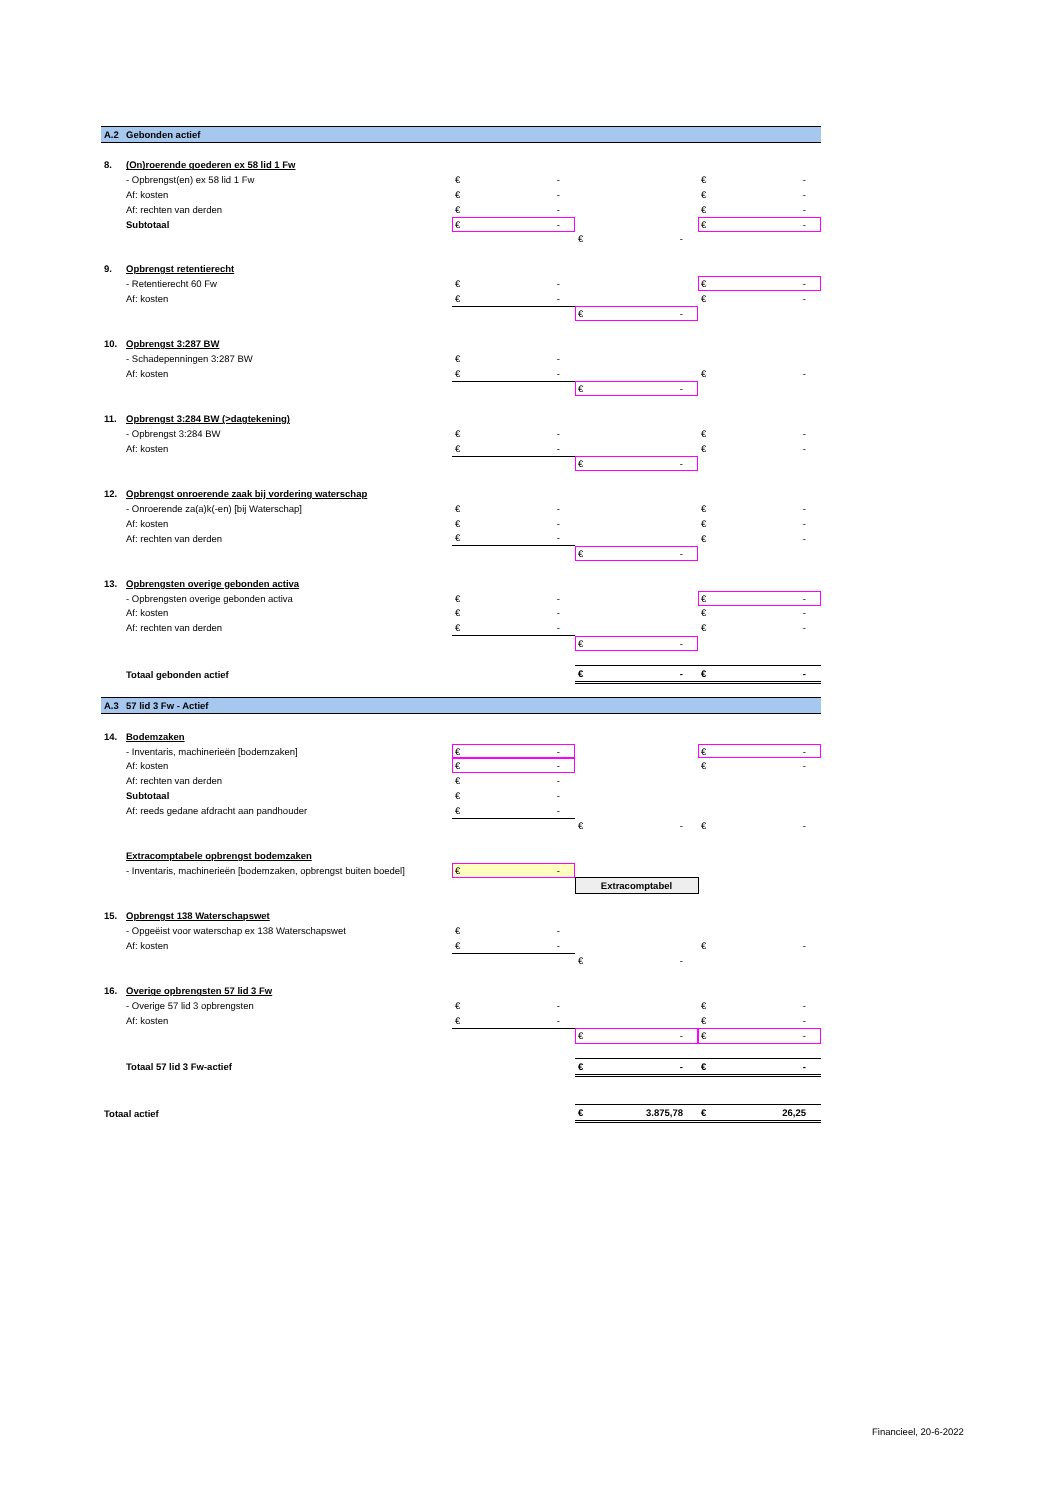| A.2 | Gebonden actief | | | |
| 8. | (On)roerende goederen ex 58 lid 1 Fw | | | |
| | - Opbrengst(en) ex 58 lid 1 Fw | € - | | € - |
| | Af: kosten | € - | | € - |
| | Af: rechten van derden | € - | | € - |
| | Subtotaal | € - | | € - |
| | | | € - | |
| 9. | Opbrengst retentierecht | | | |
| | - Retentierecht 60 Fw | € - | | € - |
| | Af: kosten | € - | | € - |
| | | | € - | |
| 10. | Opbrengst 3:287 BW | | | |
| | - Schadepenningen 3:287 BW | € - | | |
| | Af: kosten | € - | | € - |
| | | | € - | |
| 11. | Opbrengst 3:284 BW (>dagtekening) | | | |
| | - Opbrengst 3:284 BW | € - | | € - |
| | Af: kosten | € - | | € - |
| | | | € - | |
| 12. | Opbrengst onroerende zaak bij vordering waterschap | | | |
| | - Onroerende za(a)k(-en) [bij Waterschap] | € - | | € - |
| | Af: kosten | € - | | € - |
| | Af: rechten van derden | € - | | € - |
| | | | € - | |
| 13. | Opbrengsten overige gebonden activa | | | |
| | - Opbrengsten overige gebonden activa | € - | | € - |
| | Af: kosten | € - | | € - |
| | Af: rechten van derden | € - | | € - |
| | | | € - | |
| | Totaal gebonden actief | | € - | € - |
| A.3 | 57 lid 3 Fw - Actief | | | |
| 14. | Bodemzaken | | | |
| | - Inventaris, machinerieën [bodemzaken] | € - | | € - |
| | Af: kosten | € - | | € - |
| | Af: rechten van derden | € - | | |
| | Subtotaal | € - | | |
| | Af: reeds gedane afdracht aan pandhouder | € - | | |
| | | | € - | € - |
| | Extracomptabele opbrengst bodemzaken | | | |
| | - Inventaris, machinerieën [bodemzaken, opbrengst buiten boedel] | € - | | |
| | | | Extracomptabel | |
| 15. | Opbrengst 138 Waterschapswet | | | |
| | - Opgeëist voor waterschap ex 138 Waterschapswet | € - | | |
| | Af: kosten | € - | | € - |
| | | | € - | |
| 16. | Overige opbrengsten 57 lid 3 Fw | | | |
| | - Overige 57 lid 3 opbrengsten | € - | | € - |
| | Af: kosten | € - | | € - |
| | | | € - | € - |
| | Totaal 57 lid 3 Fw-actief | | € - | € - |
| Totaal actief | | | € 3.875,78 | € 26,25 |
Financieel, 20-6-2022